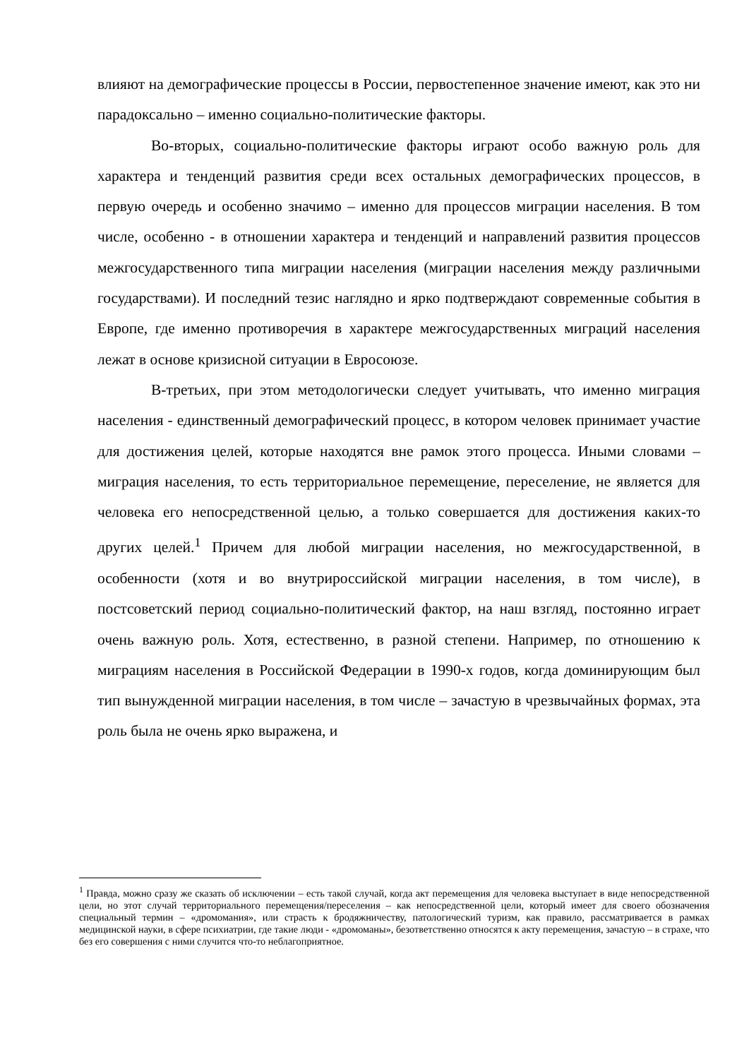влияют на демографические процессы в России, первостепенное значение имеют, как это ни парадоксально – именно социально-политические факторы.
Во-вторых, социально-политические факторы играют особо важную роль для характера и тенденций развития среди всех остальных демографических процессов, в первую очередь и особенно значимо – именно для процессов миграции населения. В том числе, особенно - в отношении характера и тенденций и направлений развития процессов межгосударственного типа миграции населения (миграции населения между различными государствами). И последний тезис наглядно и ярко подтверждают современные события в Европе, где именно противоречия в характере межгосударственных миграций населения лежат в основе кризисной ситуации в Евросоюзе.
В-третьих, при этом методологически следует учитывать, что именно миграция населения - единственный демографический процесс, в котором человек принимает участие для достижения целей, которые находятся вне рамок этого процесса. Иными словами – миграция населения, то есть территориальное перемещение, переселение, не является для человека его непосредственной целью, а только совершается для достижения каких-то других целей.<sup>1</sup> Причем для любой миграции населения, но межгосударственной, в особенности (хотя и во внутрироссийской миграции населения, в том числе), в постсоветский период социально-политический фактор, на наш взгляд, постоянно играет очень важную роль. Хотя, естественно, в разной степени. Например, по отношению к миграциям населения в Российской Федерации в 1990-х годов, когда доминирующим был тип вынужденной миграции населения, в том числе – зачастую в чрезвычайных формах, эта роль была не очень ярко выражена, и
<sup>1</sup> Правда, можно сразу же сказать об исключении – есть такой случай, когда акт перемещения для человека выступает в виде непосредственной цели, но этот случай территориального перемещения/переселения – как непосредственной цели, который имеет для своего обозначения специальный термин – «дромомания», или страсть к бродяжничеству, патологический туризм, как правило, рассматривается в рамках медицинской науки, в сфере психиатрии, где такие люди - «дромоманы», безответственно относятся к акту перемещения, зачастую – в страхе, что без его совершения с ними случится что-то неблагоприятное.